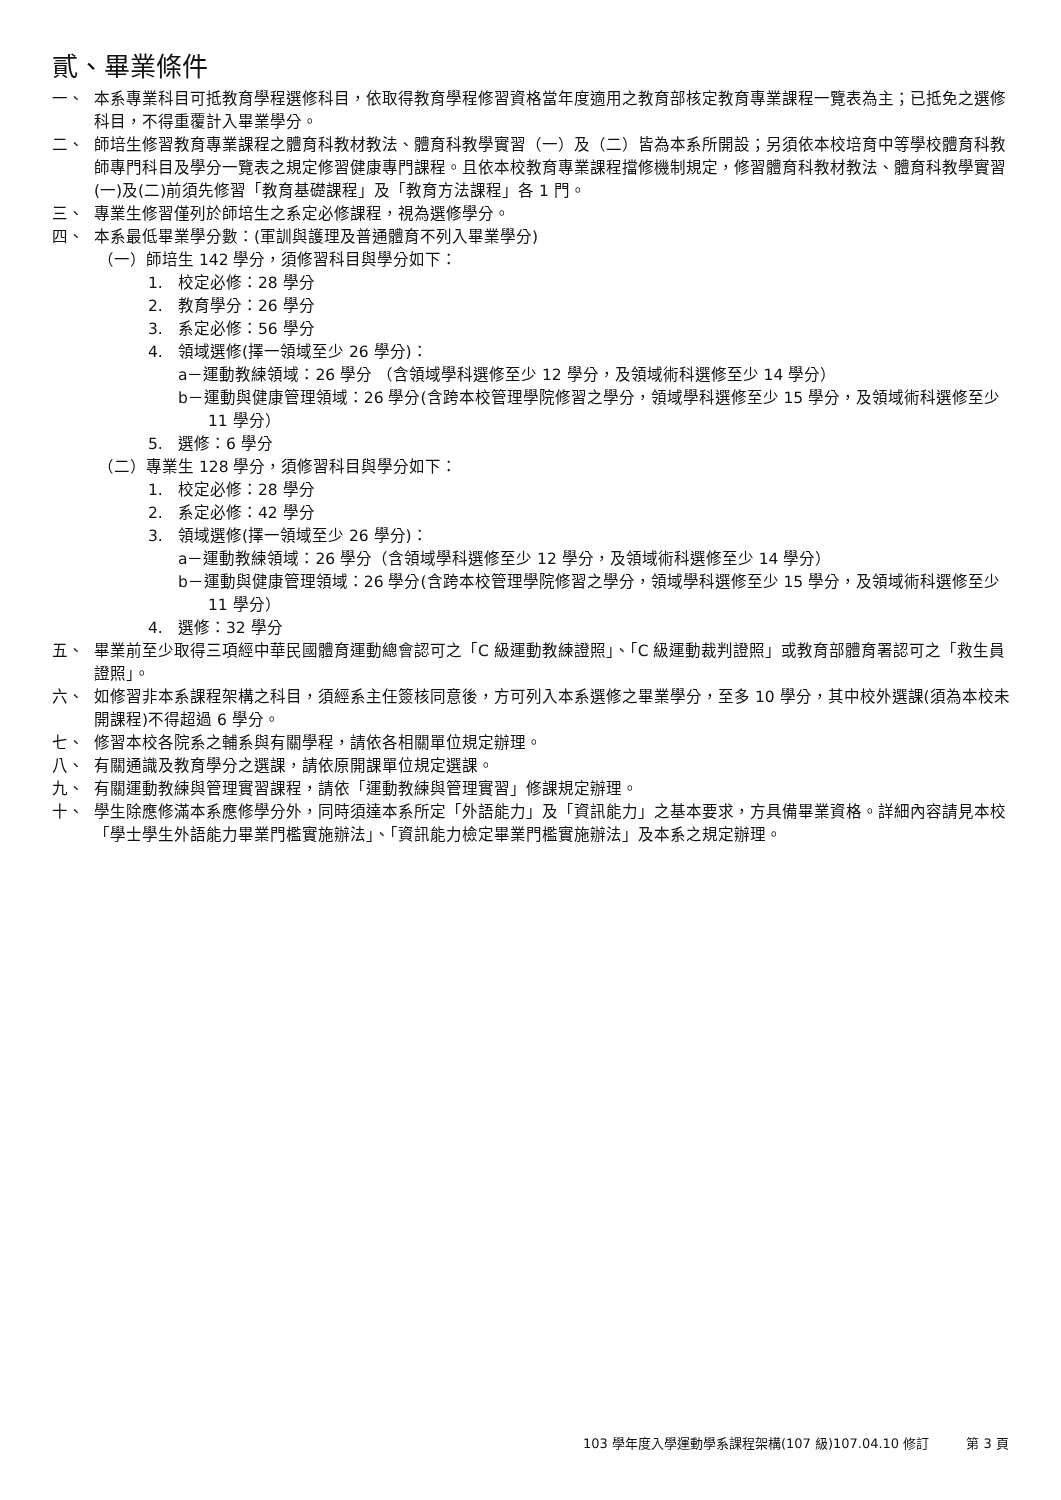貳、畢業條件
一、 本系專業科目可抵教育學程選修科目，依取得教育學程修習資格當年度適用之教育部核定教育專業課程一覽表為主；已抵免之選修科目，不得重覆計入畢業學分。
二、 師培生修習教育專業課程之體育科教材教法、體育科教學實習（一）及（二）皆為本系所開設；另須依本校培育中等學校體育科教師專門科目及學分一覽表之規定修習健康專門課程。且依本校教育專業課程擋修機制規定，修習體育科教材教法、體育科教學實習(一)及(二)前須先修習「教育基礎課程」及「教育方法課程」各 1 門。
三、 專業生修習僅列於師培生之系定必修課程，視為選修學分。
四、 本系最低畢業學分數：(軍訓與護理及普通體育不列入畢業學分)
（一）師培生 142 學分，須修習科目與學分如下：
1. 校定必修：28 學分
2. 教育學分：26 學分
3. 系定必修：56 學分
4. 領域選修(擇一領域至少 26 學分)：
a－運動教練領域：26 學分 （含領域學科選修至少 12 學分，及領域術科選修至少 14 學分）
b－運動與健康管理領域：26 學分(含跨本校管理學院修習之學分，領域學科選修至少 15 學分，及領域術科選修至少 11 學分）
5. 選修：6 學分
（二）專業生 128 學分，須修習科目與學分如下：
1. 校定必修：28 學分
2. 系定必修：42 學分
3. 領域選修(擇一領域至少 26 學分)：
a－運動教練領域：26 學分（含領域學科選修至少 12 學分，及領域術科選修至少 14 學分）
b－運動與健康管理領域：26 學分(含跨本校管理學院修習之學分，領域學科選修至少 15 學分，及領域術科選修至少 11 學分）
4. 選修：32 學分
五、 畢業前至少取得三項經中華民國體育運動總會認可之「C 級運動教練證照」、「C 級運動裁判證照」或教育部體育署認可之「救生員證照」。
六、 如修習非本系課程架構之科目，須經系主任簽核同意後，方可列入本系選修之畢業學分，至多 10 學分，其中校外選課(須為本校未開課程)不得超過 6 學分。
七、 修習本校各院系之輔系與有關學程，請依各相關單位規定辦理。
八、 有關通識及教育學分之選課，請依原開課單位規定選課。
九、 有關運動教練與管理實習課程，請依「運動教練與管理實習」修課規定辦理。
十、 學生除應修滿本系應修學分外，同時須達本系所定「外語能力」及「資訊能力」之基本要求，方具備畢業資格。詳細內容請見本校「學士學生外語能力畢業門檻實施辦法」、「資訊能力檢定畢業門檻實施辦法」及本系之規定辦理。
103 學年度入學運動學系課程架構(107 級)107.04.10 修訂 第 3 頁